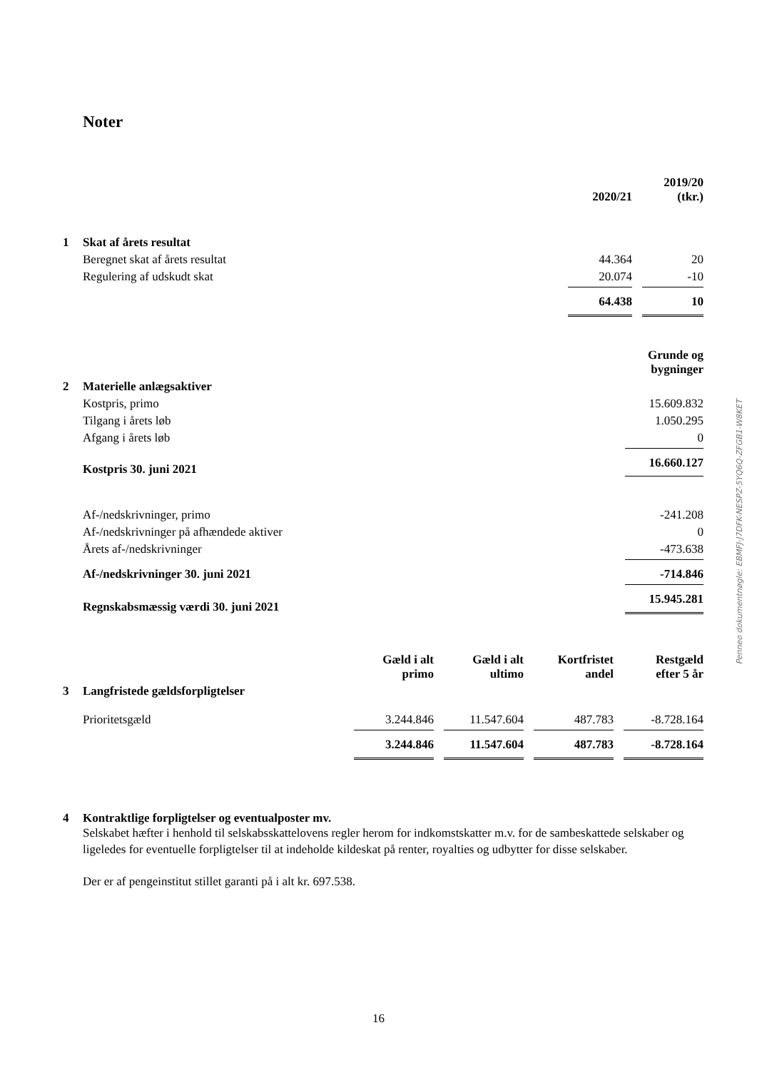Noter
| | | 2020/21 | 2019/20 (tkr.) |
| 1 | Skat af årets resultat | | |
| | Beregnet skat af årets resultat | 44.364 | 20 |
| | Regulering af udskudt skat | 20.074 | -10 |
| | | 64.438 | 10 |
| | | Grunde og bygninger |
| 2 | Materielle anlægsaktiver | |
| | Kostpris, primo | 15.609.832 |
| | Tilgang i årets løb | 1.050.295 |
| | Afgang i årets løb | 0 |
| | Kostpris 30. juni 2021 | 16.660.127 |
| | Af-/nedskrivninger, primo | -241.208 |
| | Af-/nedskrivninger på afhændede aktiver | 0 |
| | Årets af-/nedskrivninger | -473.638 |
| | Af-/nedskrivninger 30. juni 2021 | -714.846 |
| | Regnskabsmæssig værdi 30. juni 2021 | 15.945.281 |
| | | Gæld i alt primo | Gæld i alt ultimo | Kortfristet andel | Restgæld efter 5 år |
| 3 | Langfristede gældsforpligtelser | | | | |
| | Prioritetsgæld | 3.244.846 | 11.547.604 | 487.783 | -8.728.164 |
| | | 3.244.846 | 11.547.604 | 487.783 | -8.728.164 |
4 Kontraktlige forpligtelser og eventualposter mv.
Selskabet hæfter i henhold til selskabsskattelovens regler herom for indkomstskatter m.v. for de sambeskattede selskaber og ligeledes for eventuelle forpligtelser til at indeholde kildeskat på renter, royalties og udbytter for disse selskaber.
Der er af pengeinstitut stillet garanti på i alt kr. 697.538.
Penneo dokumentnøgle: EBMFJ-J7DFK-NESPZ-5YQ6Q-ZFGB1-W8KET
16